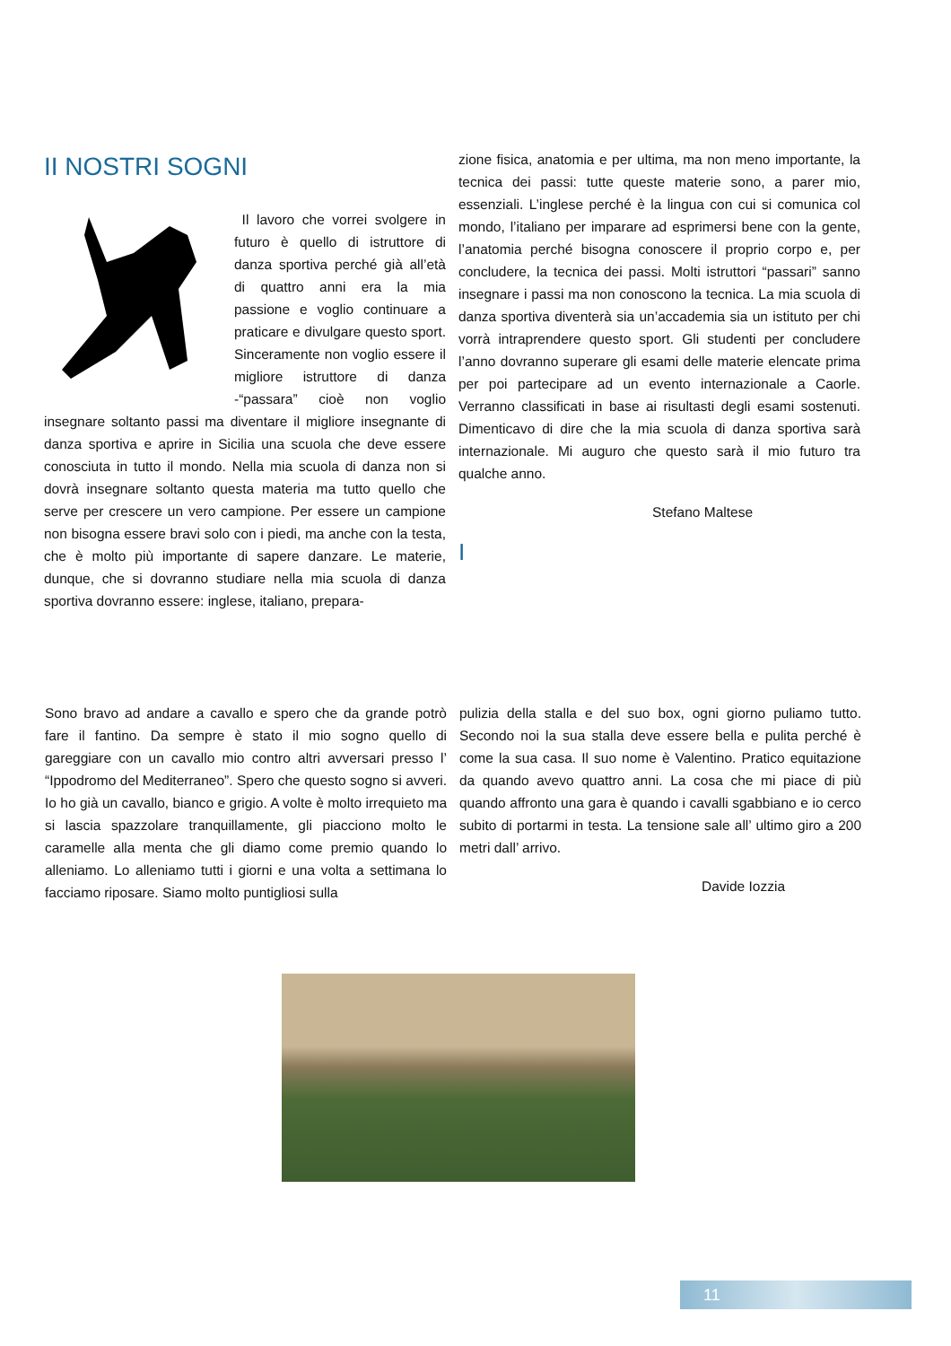II NOSTRI SOGNI
Il lavoro che vorrei svolgere in futuro è quello di istruttore di danza sportiva perché già all’età di quattro anni era la mia passione e voglio continuare a praticare e divulgare questo sport. Sinceramente non voglio essere il migliore istruttore di danza -“passara” cioè non voglio insegnare soltanto passi ma diventare il migliore insegnante di danza sportiva e aprire in Sicilia una scuola che deve essere conosciuta in tutto il mondo. Nella mia scuola di danza non si dovrà insegnare soltanto questa materia ma tutto quello che serve per crescere un vero campione. Per essere un campione non bisogna essere bravi solo con i piedi, ma anche con la testa, che è molto più importante di sapere danzare. Le materie, dunque, che si dovranno studiare nella mia scuola di danza sportiva dovranno essere: inglese, italiano, prepara-
zione fisica, anatomia e per ultima, ma non meno importante, la tecnica dei passi: tutte queste materie sono, a parer mio, essenziali. L’inglese perché è la lingua con cui si comunica col mondo, l’italiano per imparare ad esprimersi bene con la gente, l’anatomia perché bisogna conoscere il proprio corpo e, per concludere, la tecnica dei passi. Molti istruttori “passari” sanno insegnare i passi ma non conoscono la tecnica. La mia scuola di danza sportiva diventerà sia un’accademia sia un istituto per chi vorrà intraprendere questo sport. Gli studenti per concludere l’anno dovranno superare gli esami delle materie elencate prima per poi partecipare ad un evento internazionale a Caorle. Verranno classificati in base ai risultasti degli esami sostenuti. Dimenticavo di dire che la mia scuola di danza sportiva sarà internazionale. Mi auguro che questo sarà il mio futuro tra qualche anno.
Stefano Maltese
I
Sono bravo ad andare a cavallo e spero che da grande potrò fare il fantino. Da sempre è stato il mio sogno quello di gareggiare con un cavallo mio contro altri avversari presso l’ “Ippodromo del Mediterraneo”. Spero che questo sogno si avveri. Io ho già un cavallo, bianco e grigio. A volte è molto irrequieto ma si lascia spazzolare tranquillamente, gli piacciono molto le caramelle alla menta che gli diamo come premio quando lo alleniamo. Lo alleniamo tutti i giorni e una volta a settimana lo facciamo riposare. Siamo molto puntigliosi sulla
pulizia della stalla e del suo box, ogni giorno puliamo tutto. Secondo noi la sua stalla deve essere bella e pulita perché è come la sua casa. Il suo nome è Valentino. Pratico equitazione da quando avevo quattro anni. La cosa che mi piace di più quando affronto una gara è quando i cavalli sgabbiano e io cerco subito di portarmi in testa. La tensione sale all’ ultimo giro a 200 metri dall’ arrivo.
Davide Iozzia
11